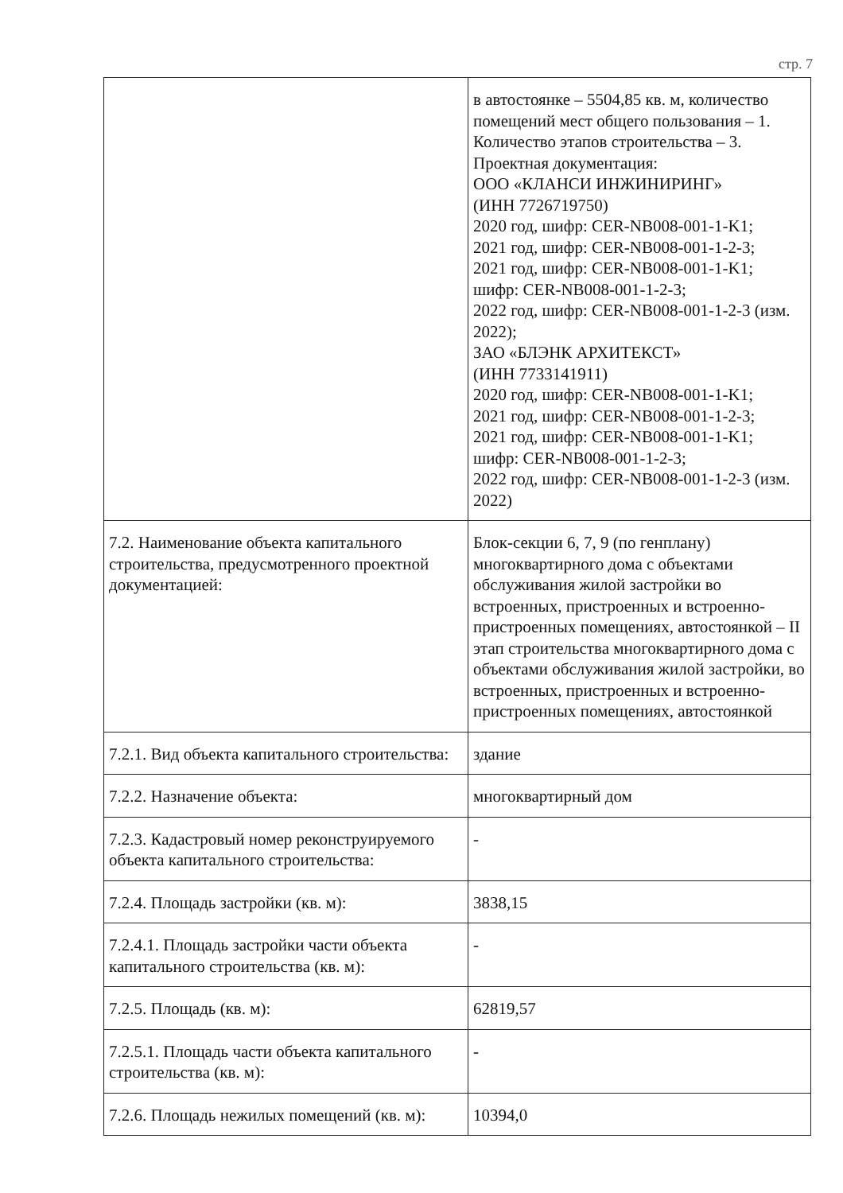стр. 7
| | в автостоянке – 5504,85 кв. м, количество помещений мест общего пользования – 1. Количество этапов строительства – 3. Проектная документация: ООО «КЛАНСИ ИНЖИНИРИНГ» (ИНН 7726719750) 2020 год, шифр: CER-NB008-001-1-K1; 2021 год, шифр: CER-NB008-001-1-2-3; 2021 год, шифр: CER-NB008-001-1-K1; шифр: CER-NB008-001-1-2-3; 2022 год, шифр: CER-NB008-001-1-2-3 (изм. 2022); ЗАО «БЛЭНК АРХИТЕКСТ» (ИНН 7733141911) 2020 год, шифр: CER-NB008-001-1-K1; 2021 год, шифр: CER-NB008-001-1-2-3; 2021 год, шифр: CER-NB008-001-1-K1; шифр: CER-NB008-001-1-2-3; 2022 год, шифр: CER-NB008-001-1-2-3 (изм. 2022) |
| 7.2. Наименование объекта капитального строительства, предусмотренного проектной документацией: | Блок-секции 6, 7, 9 (по генплану) многоквартирного дома с объектами обслуживания жилой застройки во встроенных, пристроенных и встроенно-пристроенных помещениях, автостоянкой – II этап строительства многоквартирного дома с объектами обслуживания жилой застройки, во встроенных, пристроенных и встроенно-пристроенных помещениях, автостоянкой |
| 7.2.1. Вид объекта капитального строительства: | здание |
| 7.2.2. Назначение объекта: | многоквартирный дом |
| 7.2.3. Кадастровый номер реконструируемого объекта капитального строительства: | - |
| 7.2.4. Площадь застройки (кв. м): | 3838,15 |
| 7.2.4.1. Площадь застройки части объекта капитального строительства (кв. м): | - |
| 7.2.5. Площадь (кв. м): | 62819,57 |
| 7.2.5.1. Площадь части объекта капитального строительства (кв. м): | - |
| 7.2.6. Площадь нежилых помещений (кв. м): | 10394,0 |